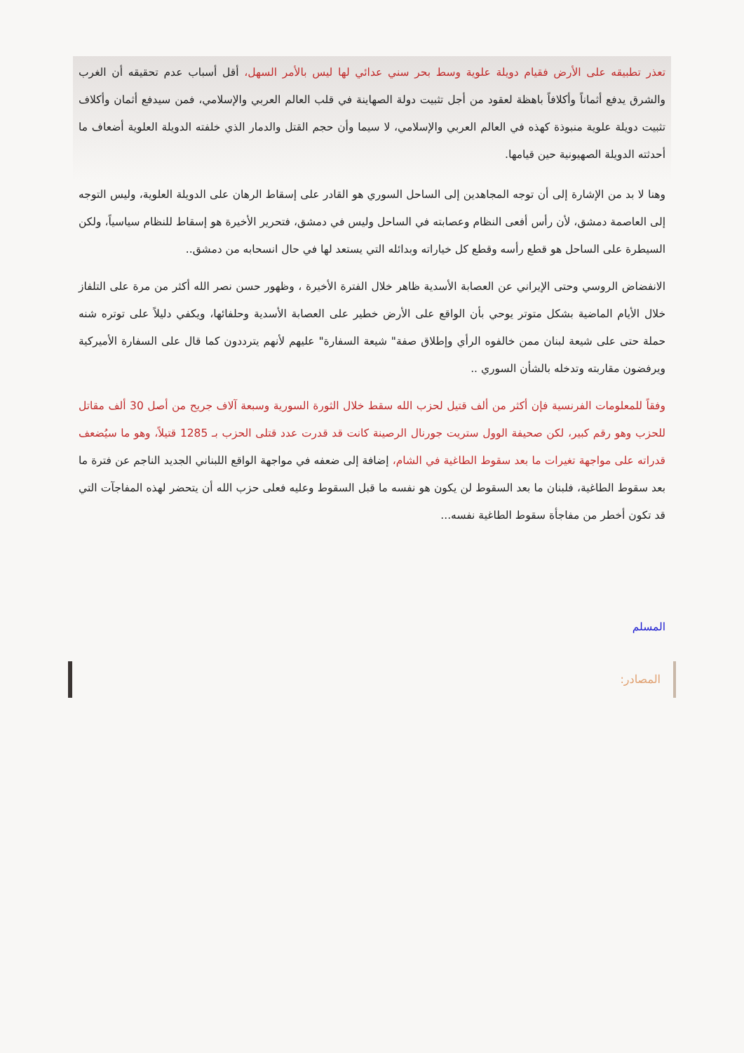تعذر تطبيقه على الأرض فقيام دويلة علوية وسط بحر سني عدائي لها ليس بالأمر السهل، أقل أسباب عدم تحقيقه أن الغرب والشرق يدفع أثماناً وأكلافاً باهظة لعقود من أجل تثبيت دولة الصهاينة في قلب العالم العربي والإسلامي، فمن سيدفع أثمان وأكلاف تثبيت دويلة علوية منبوذة كهذه في العالم العربي والإسلامي، لا سيما وأن حجم القتل والدمار الذي خلفته الدويلة العلوية أضعاف ما أحدثته الدويلة الصهيونية حين قيامها.
وهنا لا بد من الإشارة إلى أن توجه المجاهدين إلى الساحل السوري هو القادر على إسقاط الرهان على الدويلة العلوية، وليس التوجه إلى العاصمة دمشق، لأن رأس أفعى النظام وعصابته في الساحل وليس في دمشق، فتحرير الأخيرة هو إسقاط للنظام سياسياً، ولكن السيطرة على الساحل هو قطع رأسه وقطع كل خياراته وبدائله التي يستعد لها في حال انسحابه من دمشق..
الانفضاض الروسي وحتى الإيراني عن العصابة الأسدية ظاهر خلال الفترة الأخيرة ، وظهور حسن نصر الله أكثر من مرة على التلفاز خلال الأيام الماضية بشكل متوتر يوحي بأن الواقع على الأرض خطير على العصابة الأسدية وحلفائها، ويكفي دليلاً على توتره شنه حملة حتى على شيعة لبنان ممن خالفوه الرأي وإطلاق صفة" شيعة السفارة" عليهم لأنهم يترددون كما قال على السفارة الأميركية ويرفضون مقاربته وتدخله بالشأن السوري ..
وفقاً للمعلومات الفرنسية فإن أكثر من ألف قتيل لحزب الله سقط خلال الثورة السورية وسبعة آلاف جريح من أصل 30 ألف مقاتل للحزب وهو رقم كبير، لكن صحيفة الوول ستريت جورنال الرصينة كانت قد قدرت عدد قتلى الحزب بـ 1285 قتيلاً، وهو ما سيُضعف قدراته على مواجهة تغيرات ما بعد سقوط الطاغية في الشام، إضافة إلى ضعفه في مواجهة الواقع اللبناني الجديد الناجم عن فترة ما بعد سقوط الطاغية، فلبنان ما بعد السقوط لن يكون هو نفسه ما قبل السقوط وعليه فعلى حزب الله أن يتحضر لهذه المفاجآت التي قد تكون أخطر من مفاجأة سقوط الطاغية نفسه...
المسلم
المصادر: